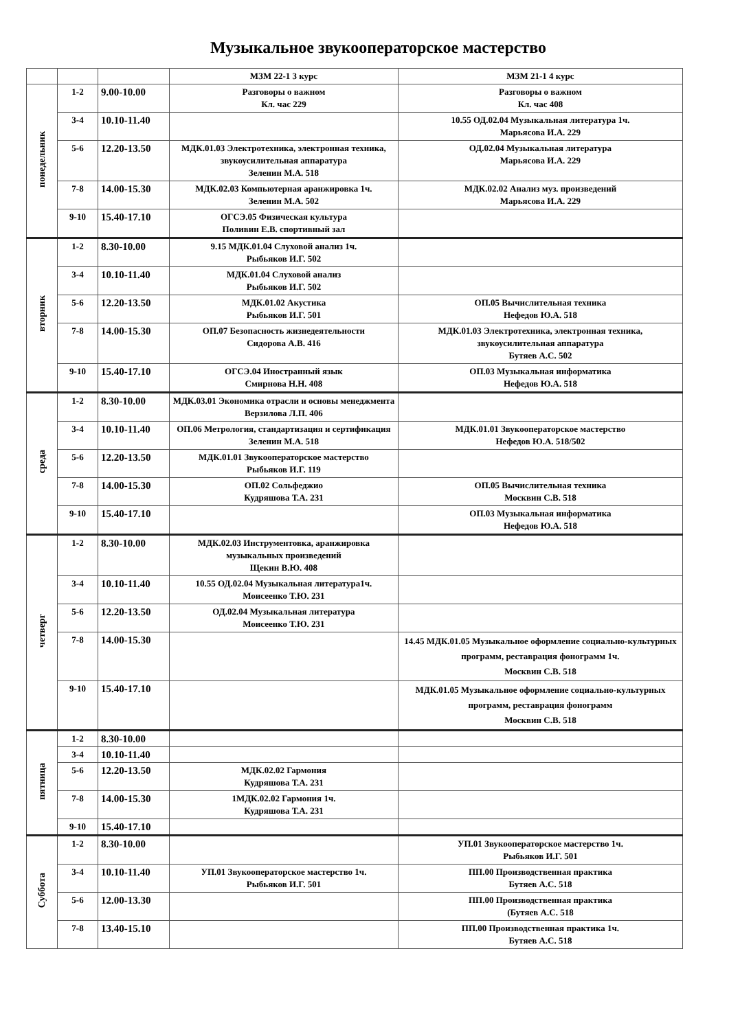Музыкальное звукооператорское мастерство
| | | | МЗМ 22-1 3 курс | МЗМ 21-1 4 курс |
| понедельник | 1-2 | 9.00-10.00 | Разговоры о важном Кл. час 229 | Разговоры о важном Кл. час 408 |
| | 3-4 | 10.10-11.40 | | 10.55 ОД.02.04 Музыкальная литература 1ч. Марьясова И.А. 229 |
| | 5-6 | 12.20-13.50 | МДК.01.03 Электротехника, электронная техника, звукоусилительная аппаратура Зеленин М.А. 518 | ОД.02.04 Музыкальная литература Марьясова И.А. 229 |
| | 7-8 | 14.00-15.30 | МДК.02.03 Компьютерная аранжировка 1ч. Зеленин М.А. 502 | МДК.02.02 Анализ муз. произведений Марьясова И.А. 229 |
| | 9-10 | 15.40-17.10 | ОГСЭ.05 Физическая культура Поливин Е.В. спортивный зал | |
| вторник | 1-2 | 8.30-10.00 | 9.15 МДК.01.04 Слуховой анализ 1ч. Рыбьяков И.Г. 502 | |
| | 3-4 | 10.10-11.40 | МДК.01.04 Слуховой анализ Рыбьяков И.Г. 502 | |
| | 5-6 | 12.20-13.50 | МДК.01.02 Акустика Рыбьяков И.Г. 501 | ОП.05 Вычислительная техника Нефедов Ю.А. 518 |
| | 7-8 | 14.00-15.30 | ОП.07 Безопасность жизнедеятельности Сидорова А.В. 416 | МДК.01.03 Электротехника, электронная техника, звукоусилительная аппаратура Бутяев А.С. 502 |
| | 9-10 | 15.40-17.10 | ОГСЭ.04 Иностранный язык Смирнова Н.Н. 408 | ОП.03 Музыкальная информатика Нефедов Ю.А. 518 |
| среда | 1-2 | 8.30-10.00 | МДК.03.01 Экономика отрасли и основы менеджмента Верзилова Л.П. 406 | |
| | 3-4 | 10.10-11.40 | ОП.06 Метрология, стандартизация и сертификация Зеленин М.А. 518 | МДК.01.01 Звукооператорское мастерство Нефедов Ю.А. 518/502 |
| | 5-6 | 12.20-13.50 | МДК.01.01 Звукооператорское мастерство Рыбьяков И.Г. 119 | |
| | 7-8 | 14.00-15.30 | ОП.02 Сольфеджио Кудряшова Т.А. 231 | ОП.05 Вычислительная техника Москвин С.В. 518 |
| | 9-10 | 15.40-17.10 | | ОП.03 Музыкальная информатика Нефедов Ю.А. 518 |
| четверг | 1-2 | 8.30-10.00 | МДК.02.03 Инструментовка, аранжировка музыкальных произведений Щекин В.Ю. 408 | |
| | 3-4 | 10.10-11.40 | 10.55 ОД.02.04 Музыкальная литература1ч. Моисеенко Т.Ю. 231 | |
| | 5-6 | 12.20-13.50 | ОД.02.04 Музыкальная литература Моисеенко Т.Ю. 231 | |
| | 7-8 | 14.00-15.30 | | 14.45 МДК.01.05 Музыкальное оформление социально-культурных программ, реставрация фонограмм 1ч. Москвин С.В. 518 |
| | 9-10 | 15.40-17.10 | | МДК.01.05 Музыкальное оформление социально-культурных программ, реставрация фонограмм Москвин С.В. 518 |
| пятница | 1-2 | 8.30-10.00 | | |
| | 3-4 | 10.10-11.40 | | |
| | 5-6 | 12.20-13.50 | МДК.02.02 Гармония Кудряшова Т.А. 231 | |
| | 7-8 | 14.00-15.30 | 1МДК.02.02 Гармония 1ч. Кудряшова Т.А. 231 | |
| | 9-10 | 15.40-17.10 | | |
| Суббота | 1-2 | 8.30-10.00 | | УП.01 Звукооператорское мастерство 1ч. Рыбьяков И.Г. 501 |
| | 3-4 | 10.10-11.40 | УП.01 Звукооператорское мастерство 1ч. Рыбьяков И.Г. 501 | ПП.00 Производственная практика Бутяев А.С. 518 |
| | 5-6 | 12.00-13.30 | | ПП.00 Производственная практика (Бутяев А.С. 518 |
| | 7-8 | 13.40-15.10 | | ПП.00 Производственная практика 1ч. Бутяев А.С. 518 |